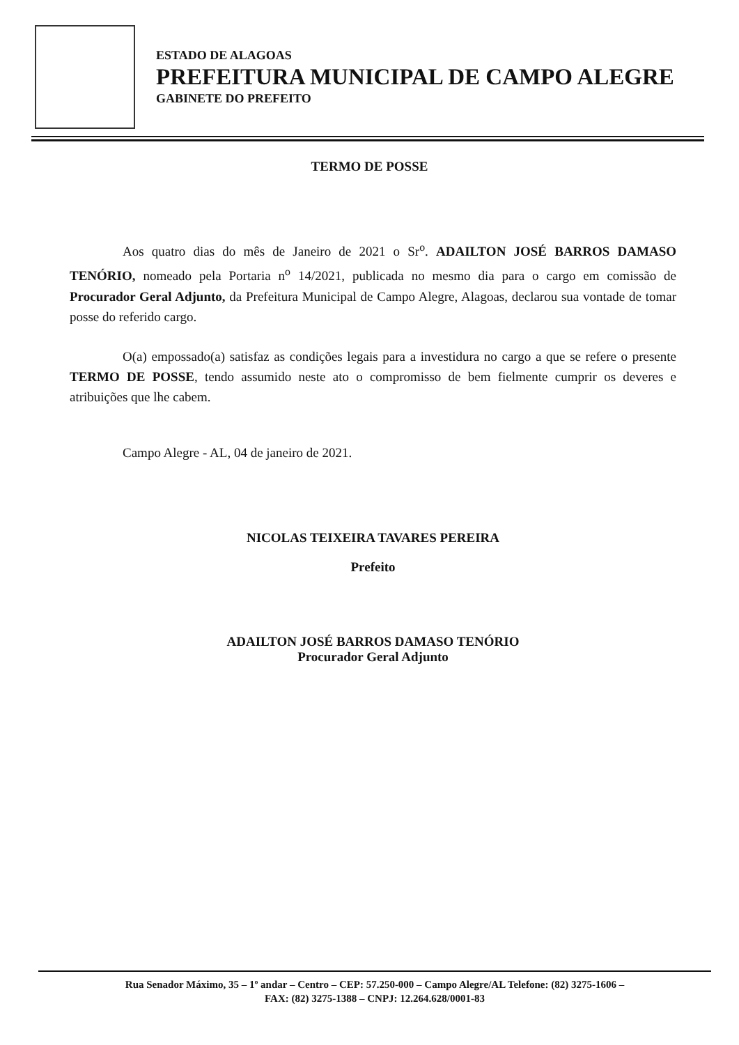ESTADO DE ALAGOAS
PREFEITURA MUNICIPAL DE CAMPO ALEGRE
GABINETE DO PREFEITO
TERMO DE POSSE
Aos quatro dias do mês de Janeiro de 2021 o Sr<sup>o</sup>. ADAILTON JOSÉ BARROS DAMASO TENÓRIO, nomeado pela Portaria n<sup>o</sup> 14/2021, publicada no mesmo dia para o cargo em comissão de Procurador Geral Adjunto, da Prefeitura Municipal de Campo Alegre, Alagoas, declarou sua vontade de tomar posse do referido cargo.
O(a) empossado(a) satisfaz as condições legais para a investidura no cargo a que se refere o presente TERMO DE POSSE, tendo assumido neste ato o compromisso de bem fielmente cumprir os deveres e atribuições que lhe cabem.
Campo Alegre - AL, 04 de janeiro de 2021.
NICOLAS TEIXEIRA TAVARES PEREIRA
Prefeito
ADAILTON JOSÉ BARROS DAMASO TENÓRIO
Procurador Geral Adjunto
Rua Senador Máximo, 35 – 1º andar – Centro – CEP: 57.250-000 – Campo Alegre/AL Telefone: (82) 3275-1606 –
FAX: (82) 3275-1388 – CNPJ: 12.264.628/0001-83